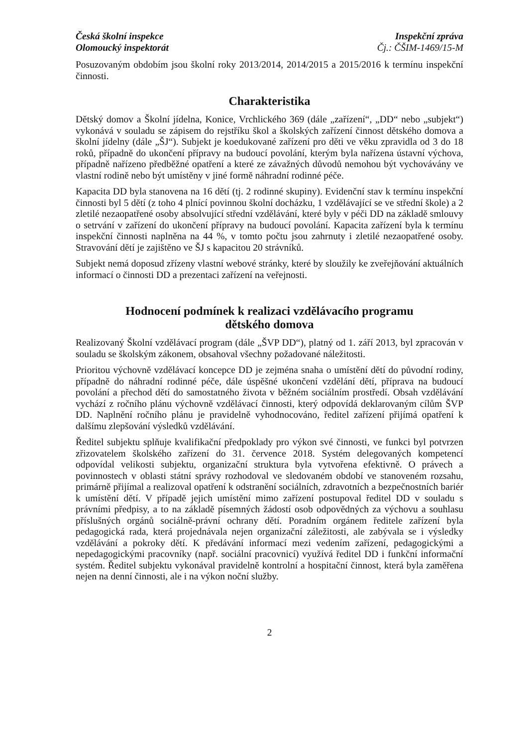Česká školní inspekce
Olomoucký inspektorát
Inspekční zpráva
Čj.: ČŠIM-1469/15-M
Posuzovaným obdobím jsou školní roky 2013/2014, 2014/2015 a 2015/2016 k termínu inspekční činnosti.
Charakteristika
Dětský domov a Školní jídelna, Konice, Vrchlického 369 (dále „zařízení“, „DD“ nebo „subjekt“) vykonává v souladu se zápisem do rejstříku škol a školských zařízení činnost dětského domova a školní jídelny (dále „ŠJ“). Subjekt je koedukované zařízení pro děti ve věku zpravidla od 3 do 18 roků, případně do ukončení přípravy na budoucí povolání, kterým byla nařízena ústavní výchova, případně nařízeno předběžné opatření a které ze závažných důvodů nemohou být vychovávány ve vlastní rodině nebo být umístěny v jiné formě náhradní rodinné péče.
Kapacita DD byla stanovena na 16 dětí (tj. 2 rodinné skupiny). Evidenční stav k termínu inspekční činnosti byl 5 dětí (z toho 4 plnící povinnou školní docházku, 1 vzdělávající se ve střední škole) a 2 zletilé nezaopatřené osoby absolvující střední vzdělávání, které byly v péči DD na základě smlouvy o setrvání v zařízení do ukončení přípravy na budoucí povolání. Kapacita zařízení byla k termínu inspekční činnosti naplněna na 44 %, v tomto počtu jsou zahrnuty i zletilé nezaopatřené osoby. Stravování dětí je zajištěno ve ŠJ s kapacitou 20 strávníků.
Subjekt nemá doposud zřízeny vlastní webové stránky, které by sloužily ke zveřejňování aktuálních informací o činnosti DD a prezentaci zařízení na veřejnosti.
Hodnocení podmínek k realizaci vzdělávacího programu
dětského domova
Realizovaný Školní vzdělávací program (dále „ŠVP DD“), platný od 1. září 2013, byl zpracován v souladu se školským zákonem, obsahoval všechny požadované náležitosti.
Prioritou výchovně vzdělávací koncepce DD je zejména snaha o umístění dětí do původní rodiny, případně do náhradní rodinné péče, dále úspěšné ukončení vzdělání dětí, příprava na budoucí povolání a přechod dětí do samostatného života v běžném sociálním prostředí. Obsah vzdělávání vychází z ročního plánu výchovně vzdělávací činnosti, který odpovídá deklarovaným cílům ŠVP DD. Naplnění ročního plánu je pravidelně vyhodnocováno, ředitel zařízení přijímá opatření k dalšímu zlepšování výsledků vzdělávání.
Ředitel subjektu splňuje kvalifikační předpoklady pro výkon své činnosti, ve funkci byl potvrzen zřizovatelem školského zařízení do 31. července 2018. Systém delegovaných kompetencí odpovídal velikosti subjektu, organizační struktura byla vytvořena efektivně. O právech a povinnostech v oblasti státní správy rozhodoval ve sledovaném období ve stanoveném rozsahu, primárně přijímal a realizoval opatření k odstranění sociálních, zdravotních a bezpečnostních bariér k umístění dětí. V případě jejich umístění mimo zařízení postupoval ředitel DD v souladu s právními předpisy, a to na základě písemných žádostí osob odpovědných za výchovu a souhlasu příslušných orgánů sociálně-právní ochrany dětí. Poradním orgánem ředitele zařízení byla pedagogická rada, která projednávala nejen organizační záležitosti, ale zabývala se i výsledky vzdělávání a pokroky dětí. K předávání informací mezi vedením zařízení, pedagogickými a nepedagogickými pracovníky (např. sociální pracovnicí) využívá ředitel DD i funkční informační systém. Ředitel subjektu vykonával pravidelně kontrolní a hospitační činnost, která byla zaměřena nejen na denní činnosti, ale i na výkon noční služby.
2